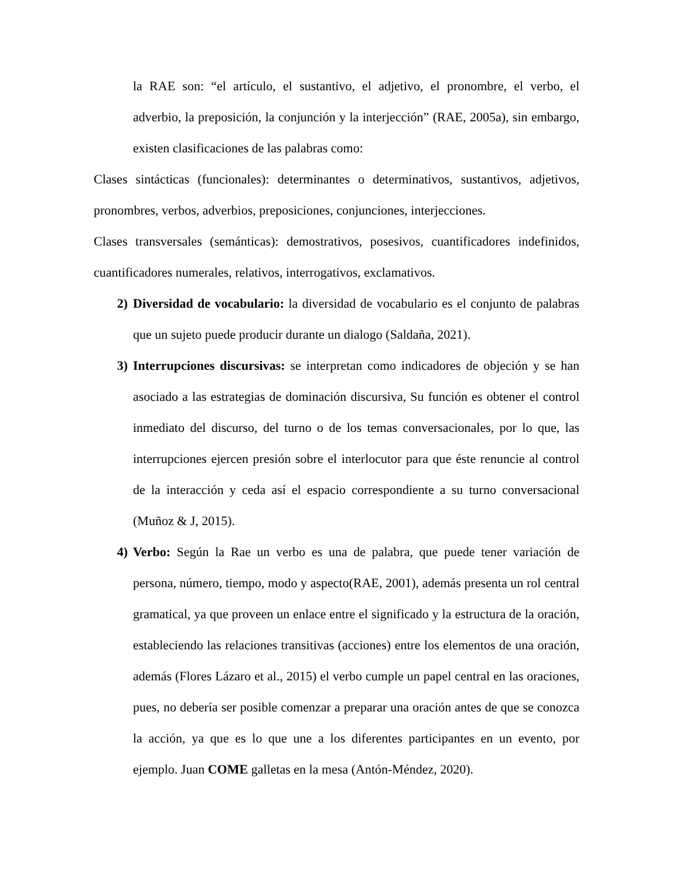la RAE son: “el artículo, el sustantivo, el adjetivo, el pronombre, el verbo, el adverbio, la preposición, la conjunción y la interjección” (RAE, 2005a), sin embargo, existen clasificaciones de las palabras como:
Clases sintácticas (funcionales): determinantes o determinativos, sustantivos, adjetivos, pronombres, verbos, adverbios, preposiciones, conjunciones, interjecciones.
Clases transversales (semánticas): demostrativos, posesivos, cuantificadores indefinidos, cuantificadores numerales, relativos, interrogativos, exclamativos.
2) Diversidad de vocabulario: la diversidad de vocabulario es el conjunto de palabras que un sujeto puede producir durante un dialogo (Saldaña, 2021).
3) Interrupciones discursivas: se interpretan como indicadores de objeción y se han asociado a las estrategias de dominación discursiva, Su función es obtener el control inmediato del discurso, del turno o de los temas conversacionales, por lo que, las interrupciones ejercen presión sobre el interlocutor para que éste renuncie al control de la interacción y ceda así el espacio correspondiente a su turno conversacional (Muñoz & J, 2015).
4) Verbo: Según la Rae un verbo es una de palabra, que puede tener variación de persona, número, tiempo, modo y aspecto(RAE, 2001), además presenta un rol central gramatical, ya que proveen un enlace entre el significado y la estructura de la oración, estableciendo las relaciones transitivas (acciones) entre los elementos de una oración, además (Flores Lázaro et al., 2015) el verbo cumple un papel central en las oraciones, pues, no debería ser posible comenzar a preparar una oración antes de que se conozca la acción, ya que es lo que une a los diferentes participantes en un evento, por ejemplo. Juan COME galletas en la mesa (Antón-Méndez, 2020).